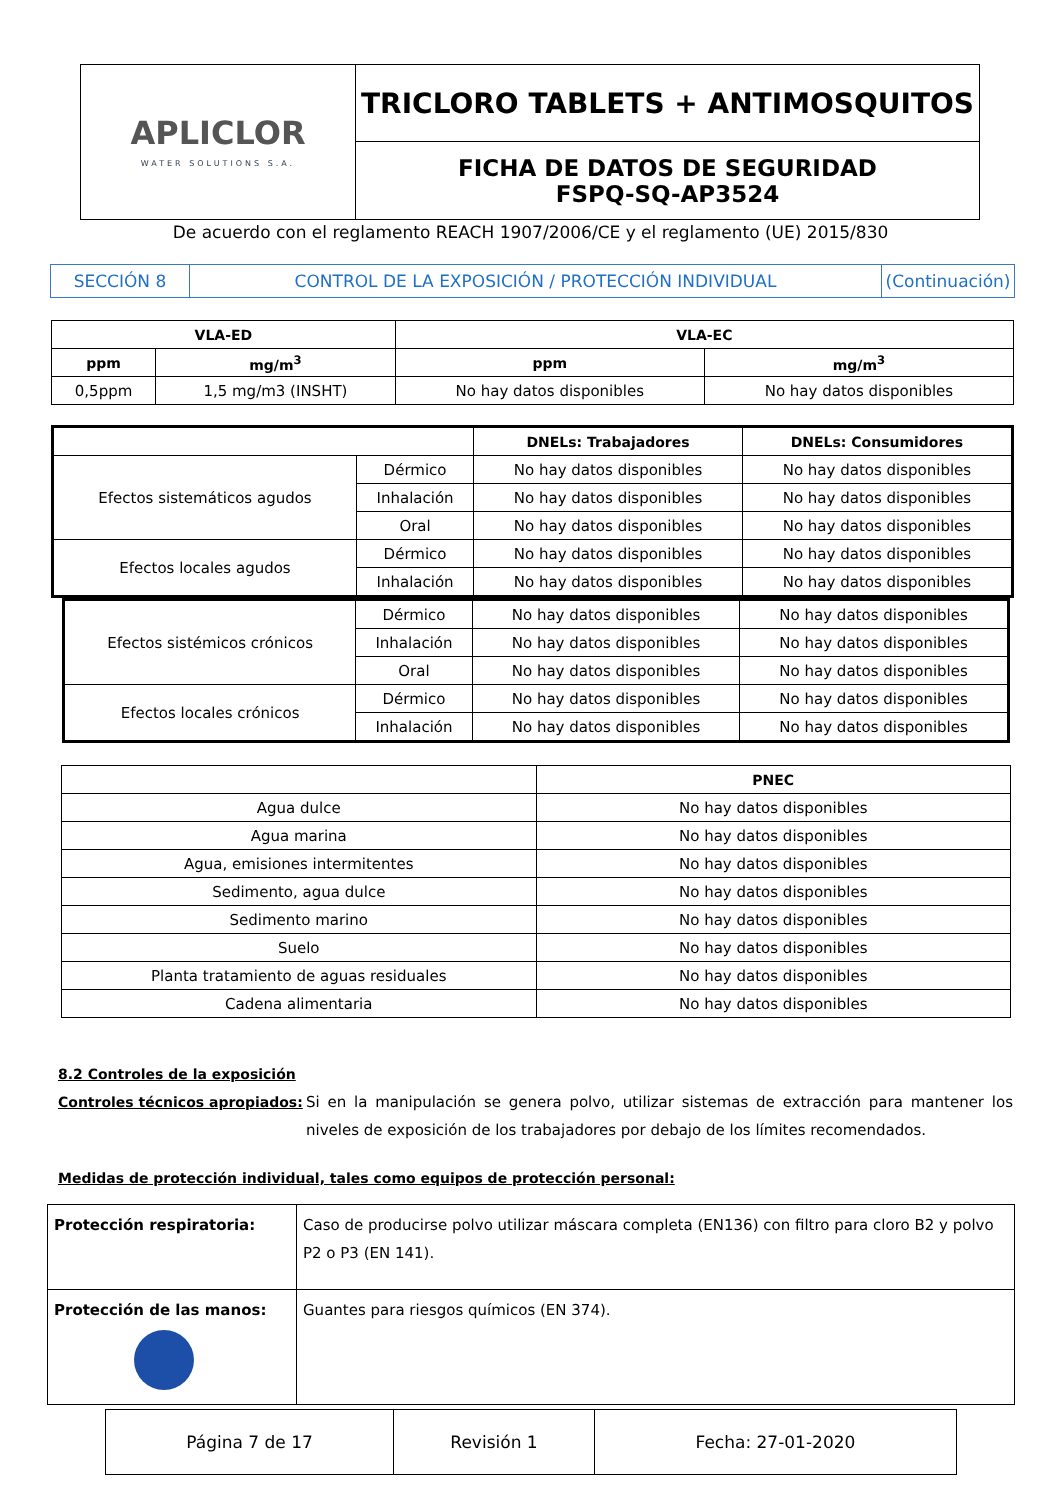| APLICLOR WATER SOLUTIONS S.A. | TRICLORO TABLETS + ANTIMOSQUITOS |
| | FICHA DE DATOS DE SEGURIDAD FSPQ-SQ-AP3524 |
De acuerdo con el reglamento REACH 1907/2006/CE y el reglamento (UE) 2015/830
| SECCIÓN 8 | CONTROL DE LA EXPOSICIÓN / PROTECCIÓN INDIVIDUAL | (Continuación) |
| VLA-ED | | VLA-EC | |
| --- | --- | --- | --- |
| ppm | mg/m<sup>3</sup> | ppm | mg/m<sup>3</sup> |
| 0,5ppm | 1,5 mg/m3 (INSHT) | No hay datos disponibles | No hay datos disponibles |
| | | DNELs: Trabajadores | DNELs: Consumidores |
| --- | --- | --- | --- |
| Efectos sistemáticos agudos | Dérmico | No hay datos disponibles | No hay datos disponibles |
| | Inhalación | No hay datos disponibles | No hay datos disponibles |
| | Oral | No hay datos disponibles | No hay datos disponibles |
| Efectos locales agudos | Dérmico | No hay datos disponibles | No hay datos disponibles |
| | Inhalación | No hay datos disponibles | No hay datos disponibles |
| Efectos sistémicos crónicos | Dérmico | No hay datos disponibles | No hay datos disponibles |
| | Inhalación | No hay datos disponibles | No hay datos disponibles |
| | Oral | No hay datos disponibles | No hay datos disponibles |
| Efectos locales crónicos | Dérmico | No hay datos disponibles | No hay datos disponibles |
| | Inhalación | No hay datos disponibles | No hay datos disponibles |
| | PNEC |
| --- | --- |
| Agua dulce | No hay datos disponibles |
| Agua marina | No hay datos disponibles |
| Agua, emisiones intermitentes | No hay datos disponibles |
| Sedimento, agua dulce | No hay datos disponibles |
| Sedimento marino | No hay datos disponibles |
| Suelo | No hay datos disponibles |
| Planta tratamiento de aguas residuales | No hay datos disponibles |
| Cadena alimentaria | No hay datos disponibles |
8.2 Controles de la exposición
Controles técnicos apropiados:
Si en la manipulación se genera polvo, utilizar sistemas de extracción para mantener los niveles de exposición de los trabajadores por debajo de los límites recomendados.
Medidas de protección individual, tales como equipos de protección personal:
| Protección respiratoria: | Caso de producirse polvo utilizar máscara completa (EN136) con filtro para cloro B2 y polvo P2 o P3 (EN 141). |
| Protección de las manos: | Guantes para riesgos químicos (EN 374). |
| Página 7 de 17 | Revisión 1 | Fecha: 27-01-2020 |